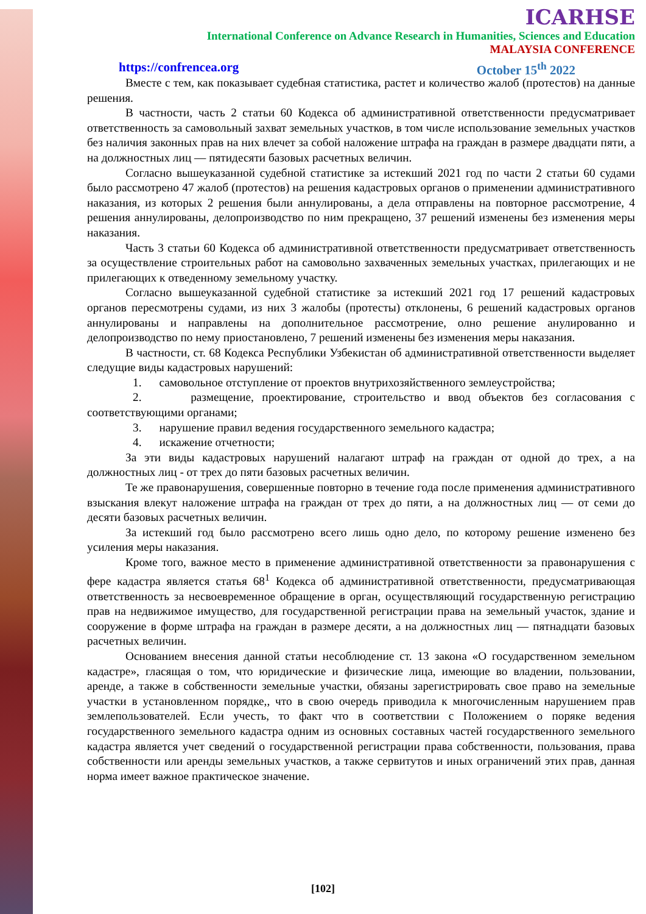ICARHSE
International Conference on Advance Research in Humanities, Sciences and Education
MALAYSIA CONFERENCE
https://confrencea.org October 15<sup>th</sup> 2022
Вместе с тем, как показывает судебная статистика, растет и количество жалоб (протестов) на данные решения.
В частности, часть 2 статьи 60 Кодекса об административной ответственности предусматривает ответственность за самовольный захват земельных участков, в том числе использование земельных участков без наличия законных прав на них влечет за собой наложение штрафа на граждан в размере двадцати пяти, а на должностных лиц — пятидесяти базовых расчетных величин.
Согласно вышеуказанной судебной статистике за истекший 2021 год по части 2 статьи 60 судами было рассмотрено 47 жалоб (протестов) на решения кадастровых органов о применении административного наказания, из которых 2 решения были аннулированы, а дела отправлены на повторное рассмотрение, 4 решения аннулированы, делопроизводство по ним прекращено, 37 решений изменены без изменения меры наказания.
Часть 3 статьи 60 Кодекса об административной ответственности предусматривает ответственность за осуществление строительных работ на самовольно захваченных земельных участках, прилегающих и не прилегающих к отведенному земельному участку.
Согласно вышеуказанной судебной статистике за истекший 2021 год 17 решений кадастровых органов пересмотрены судами, из них 3 жалобы (протесты) отклонены, 6 решений кадастровых органов аннулированы и направлены на дополнительное рассмотрение, олно решение анулированно и делопроизводство по нему приостановлено, 7 решений изменены без изменения меры наказания.
В частности, ст. 68 Кодекса Республики Узбекистан об административной ответственности выделяет следущие виды кадастровых нарушений:
1. самовольное отступление от проектов внутрихозяйственного землеустройства;
2. размещение, проектирование, строительство и ввод объектов без согласования с соответствующими органами;
3. нарушение правил ведения государственного земельного кадастра;
4. искажение отчетности;
За эти виды кадастровых нарушений налагают штраф на граждан от одной до трех, а на должностных лиц - от трех до пяти базовых расчетных величин.
Те же правонарушения, совершенные повторно в течение года после применения административного взыскания влекут наложение штрафа на граждан от трех до пяти, а на должностных лиц — от семи до десяти базовых расчетных величин.
За истекший год было рассмотрено всего лишь одно дело, по которому решение изменено без усиления меры наказания.
Кроме того, важное место в применение административной ответственности за правонарушения с фере кадастра является статья 68<sup>1</sup> Кодекса об административной ответственности, предусматривающая ответственность за несвоевременное обращение в орган, осуществляющий государственную регистрацию прав на недвижимое имущество, для государственной регистрации права на земельный участок, здание и сооружение в форме штрафа на граждан в размере десяти, а на должностных лиц — пятнадцати базовых расчетных величин.
Основанием внесения данной статьи несоблюдение ст. 13 закона «О государственном земельном кадастре», гласящая о том, что юридические и физические лица, имеющие во владении, пользовании, аренде, а также в собственности земельные участки, обязаны зарегистрировать свое право на земельные участки в установленном порядке,, что в свою очередь приводила к многочисленным нарушением прав землепользователей. Если учесть, то факт что в соответствии с Положением о поряке ведения государственного земельного кадастра одним из основных составных частей государственного земельного кадастра является учет сведений о государственной регистрации права собственности, пользования, права собственности или аренды земельных участков, а также сервитутов и иных ограничений этих прав, данная норма имеет важное практическое значение.
[102]